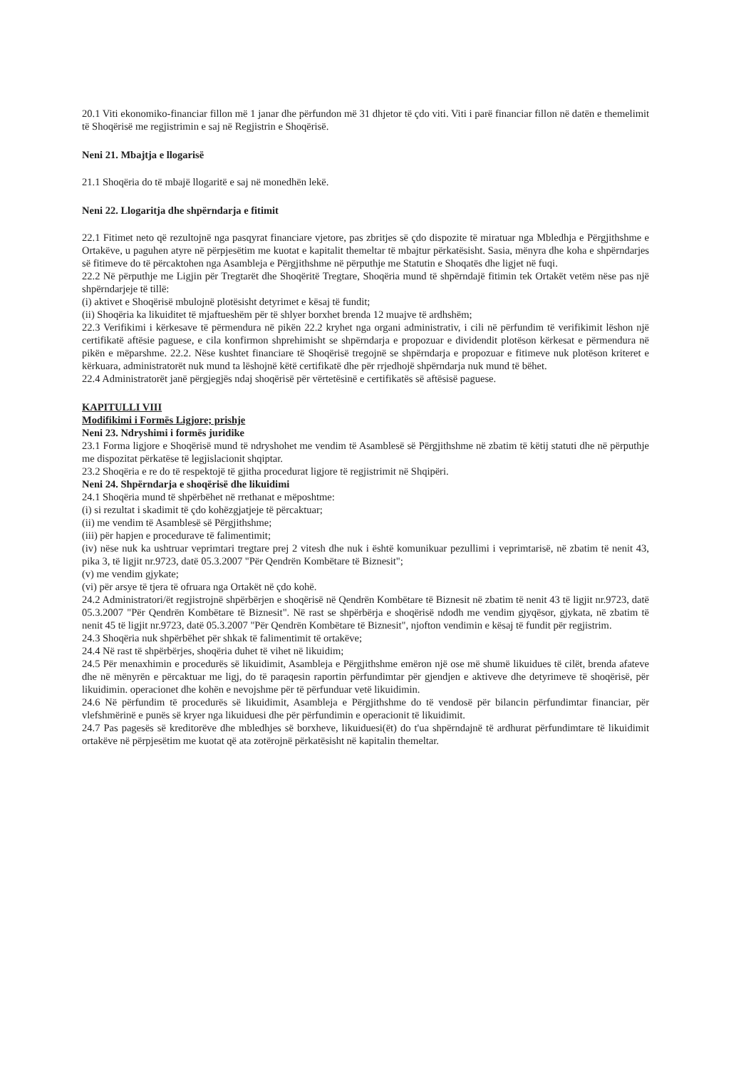20.1 Viti ekonomiko-financiar fillon më 1 janar dhe përfundon më 31 dhjetor të çdo viti. Viti i parë financiar fillon në datën e themelimit të Shoqërisë me regjistrimin e saj në Regjistrin e Shoqërisë.
Neni 21. Mbajtja e llogarisë
21.1 Shoqëria do të mbajë llogaritë e saj në monedhën lekë.
Neni 22. Llogaritja dhe shpërndarja e fitimit
22.1 Fitimet neto që rezultojnë nga pasqyrat financiare vjetore, pas zbritjes së çdo dispozite të miratuar nga Mbledhja e Përgjithshme e Ortakëve, u paguhen atyre në përpjesëtim me kuotat e kapitalit themeltar të mbajtur përkatësisht. Sasia, mënyra dhe koha e shpërndarjes së fitimeve do të përcaktohen nga Asambleja e Përgjithshme në përputhje me Statutin e Shoqatës dhe ligjet në fuqi.
22.2 Në përputhje me Ligjin për Tregtarët dhe Shoqëritë Tregtare, Shoqëria mund të shpërndajë fitimin tek Ortakët vetëm nëse pas një shpërndarjeje të tillë:
(i) aktivet e Shoqërisë mbulojnë plotësisht detyrimet e kësaj të fundit;
(ii) Shoqëria ka likuiditet të mjaftueshëm për të shlyer borxhet brenda 12 muajve të ardhshëm;
22.3 Verifikimi i kërkesave të përmendura në pikën 22.2 kryhet nga organi administrativ, i cili në përfundim të verifikimit lëshon një certifikatë aftësie paguese, e cila konfirmon shprehimisht se shpërndarja e propozuar e dividendit plotëson kërkesat e përmendura në pikën e mëparshme. 22.2. Nëse kushtet financiare të Shoqërisë tregojnë se shpërndarja e propozuar e fitimeve nuk plotëson kriteret e kërkuara, administratorët nuk mund ta lëshojnë këtë certifikatë dhe për rrjedhojë shpërndarja nuk mund të bëhet.
22.4 Administratorët janë përgjegjës ndaj shoqërisë për vërtetësinë e certifikatës së aftësisë paguese.
KAPITULLI VIII
Modifikimi i Formës Ligjore; prishje
Neni 23. Ndryshimi i formës juridike
23.1 Forma ligjore e Shoqërisë mund të ndryshohet me vendim të Asamblesë së Përgjithshme në zbatim të këtij statuti dhe në përputhje me dispozitat përkatëse të legjislacionit shqiptar.
23.2 Shoqëria e re do të respektojë të gjitha procedurat ligjore të regjistrimit në Shqipëri.
Neni 24. Shpërndarja e shoqërisë dhe likuidimi
24.1 Shoqëria mund të shpërbëhet në rrethanat e mëposhtme:
(i) si rezultat i skadimit të çdo kohëzgjatjeje të përcaktuar;
(ii) me vendim të Asamblesë së Përgjithshme;
(iii) për hapjen e procedurave të falimentimit;
(iv) nëse nuk ka ushtruar veprimtari tregtare prej 2 vitesh dhe nuk i është komunikuar pezullimi i veprimtarisë, në zbatim të nenit 43, pika 3, të ligjit nr.9723, datë 05.3.2007 "Për Qendrën Kombëtare të Biznesit";
(v) me vendim gjykate;
(vi) për arsye të tjera të ofruara nga Ortakët në çdo kohë.
24.2 Administratori/ët regjistrojnë shpërbërjen e shoqërisë në Qendrën Kombëtare të Biznesit në zbatim të nenit 43 të ligjit nr.9723, datë 05.3.2007 "Për Qendrën Kombëtare të Biznesit". Në rast se shpërbërja e shoqërisë ndodh me vendim gjyqësor, gjykata, në zbatim të nenit 45 të ligjit nr.9723, datë 05.3.2007 "Për Qendrën Kombëtare të Biznesit", njofton vendimin e kësaj të fundit për regjistrim.
24.3 Shoqëria nuk shpërbëhet për shkak të falimentimit të ortakëve;
24.4 Në rast të shpërbërjes, shoqëria duhet të vihet në likuidim;
24.5 Për menaxhimin e procedurës së likuidimit, Asambleja e Përgjithshme emëron një ose më shumë likuidues të cilët, brenda afateve dhe në mënyrën e përcaktuar me ligj, do të paraqesin raportin përfundimtar për gjendjen e aktiveve dhe detyrimeve të shoqërisë, për likuidimin. operacionet dhe kohën e nevojshme për të përfunduar vetë likuidimin.
24.6 Në përfundim të procedurës së likuidimit, Asambleja e Përgjithshme do të vendosë për bilancin përfundimtar financiar, për vlefshmërinë e punës së kryer nga likuiduesi dhe për përfundimin e operacionit të likuidimit.
24.7 Pas pagesës së kreditorëve dhe mbledhjes së borxheve, likuiduesi(ët) do t'ua shpërndajnë të ardhurat përfundimtare të likuidimit ortakëve në përpjesëtim me kuotat që ata zotërojnë përkatësisht në kapitalin themeltar.